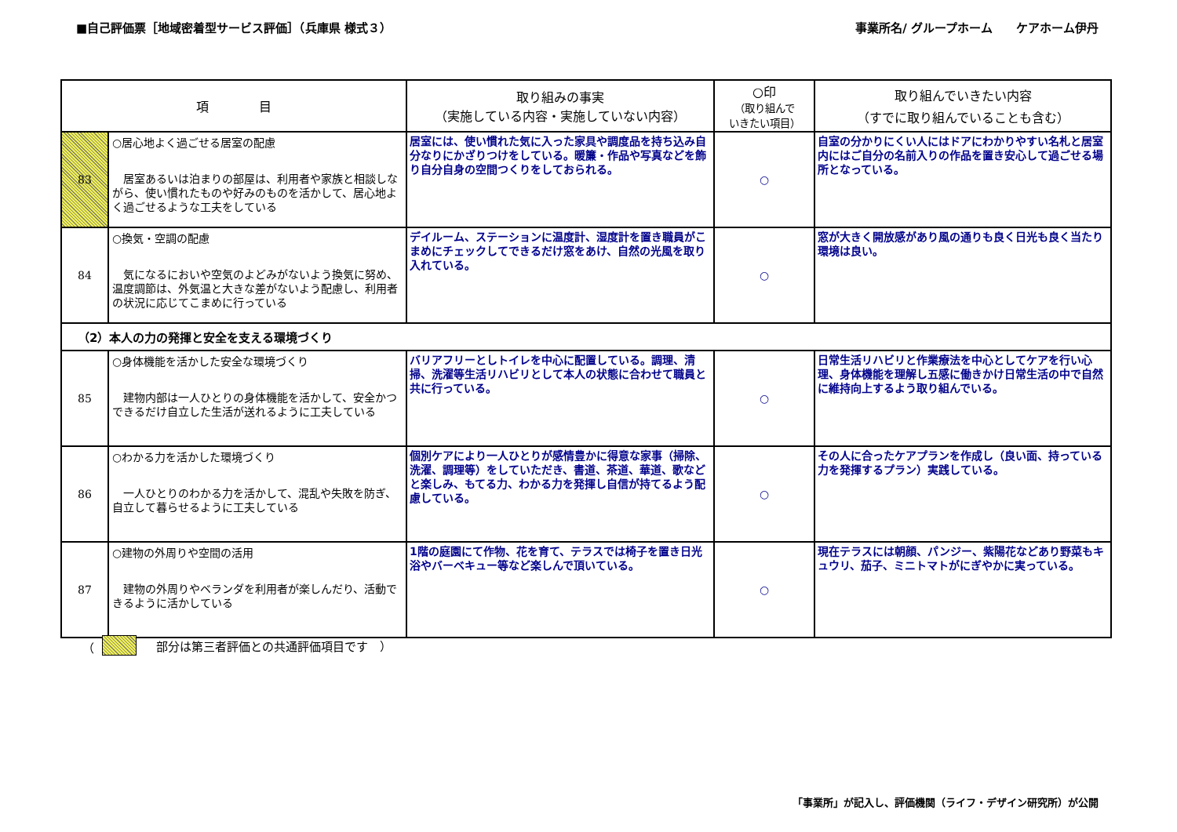■自己評価票［地域密着型サービス評価］（兵庫県 様式３） 事業所名/ グループホーム　　ケアホーム伊丹
| 項 目 | | 取り組みの事実 （実施している内容・実施していない内容） | ○印 （取り組んで いきたい項目） | 取り組んでいきたい内容 （すでに取り組んでいることも含む） |
| --- | --- | --- | --- | --- |
| 83 | ○居心地よく過ごせる居室の配慮 居室あるいは泊まりの部屋は、利用者や家族と相談しながら、使い慣れたものや好みのものを活かして、居心地よく過ごせるような工夫をしている | 居室には、使い慣れた気に入った家具や調度品を持ち込み自分なりにかざりつけをしている。暖簾・作品や写真などを飾り自分自身の空間つくりをしておられる。 | ○ | 自室の分かりにくい人にはドアにわかりやすい名札と居室内にはご自分の名前入りの作品を置き安心して過ごせる場所となっている。 |
| 84 | ○換気・空調の配慮 気になるにおいや空気のよどみがないよう換気に努め、温度調節は、外気温と大きな差がないよう配慮し、利用者の状況に応じてこまめに行っている | デイルーム、ステーションに温度計、湿度計を置き職員がこまめにチェックしてできるだけ窓をあけ、自然の光風を取り入れている。 | ○ | 窓が大きく開放感があり風の通りも良く日光も良く当たり環境は良い。 |
| （2）本人の力の発揮と安全を支える環境づくり | | | | |
| 85 | ○身体機能を活かした安全な環境づくり 建物内部は一人ひとりの身体機能を活かして、安全かつできるだけ自立した生活が送れるように工夫している | バリアフリーとしトイレを中心に配置している。調理、清掃、洗濯等生活リハビリとして本人の状態に合わせて職員と共に行っている。 | ○ | 日常生活リハビリと作業療法を中心としてケアを行い心理、身体機能を理解し五感に働きかけ日常生活の中で自然に維持向上するよう取り組んでいる。 |
| 86 | ○わかる力を活かした環境づくり 一人ひとりのわかる力を活かして、混乱や失敗を防ぎ、自立して暮らせるように工夫している | 個別ケアにより一人ひとりが感情豊かに得意な家事（掃除、洗濯、調理等）をしていただき、書道、茶道、華道、歌などと楽しみ、もてる力、わかる力を発揮し自信が持てるよう配慮している。 | ○ | その人に合ったケアプランを作成し（良い面、持っている力を発揮するプラン）実践している。 |
| 87 | ○建物の外周りや空間の活用 建物の外周りやベランダを利用者が楽しんだり、活動できるように活かしている | 1階の庭園にて作物、花を育て、テラスでは椅子を置き日光浴やバーベキュー等など楽しんで頂いている。 | ○ | 現在テラスには朝顔、パンジー、紫陽花などあり野菜もキュウリ、茄子、ミニトマトがにぎやかに実っている。 |
（　部分は第三者評価との共通評価項目です　）
「事業所」が記入し、評価機関（ライフ・デザイン研究所）が公開